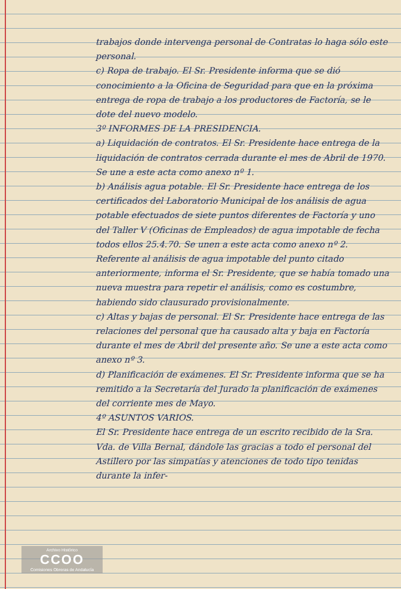trabajos donde intervenga personal de Contratas lo haga sólo este personal.
c) Ropa de trabajo. El Sr. Presidente informa que se dió conocimiento a la Oficina de Seguridad para que en la próxima entrega de ropa de trabajo a los productores de Factoría, se le dote del nuevo modelo.
3º INFORMES DE LA PRESIDENCIA.
a) Liquidación de contratos. El Sr. Presidente hace entrega de la liquidación de contratos cerrada durante el mes de Abril de 1970. Se une a este acta como anexo nº 1.
b) Análisis agua potable. El Sr. Presidente hace entrega de los certificados del Laboratorio Municipal de los análisis de agua potable efectuados de siete puntos diferentes de Factoría y uno del Taller V (Oficinas de Empleados) de agua impotable de fecha todos ellos 25.4.70. Se unen a este acta como anexo nº 2.
Referente al análisis de agua impotable del punto citado anteriormente, informa el Sr. Presidente, que se había tomado una nueva muestra para repetir el análisis, como es costumbre, habiendo sido clausurado provisionalmente.
c) Altas y bajas de personal. El Sr. Presidente hace entrega de las relaciones del personal que ha causado alta y baja en Factoría durante el mes de Abril del presente año. Se une a este acta como anexo nº 3.
d) Planificación de exámenes. El Sr. Presidente informa que se ha remitido a la Secretaría del Jurado la planificación de exámenes del corriente mes de Mayo.
4º ASUNTOS VARIOS.
El Sr. Presidente hace entrega de un escrito recibido de la Sra. Vda. de Villa Bernal, dándole las gracias a todo el personal del Astillero por las simpatías y atenciones de todo tipo tenidas durante la infer-
Archivo Histórico
CCOO
Comisiones Obreras de Andalucía